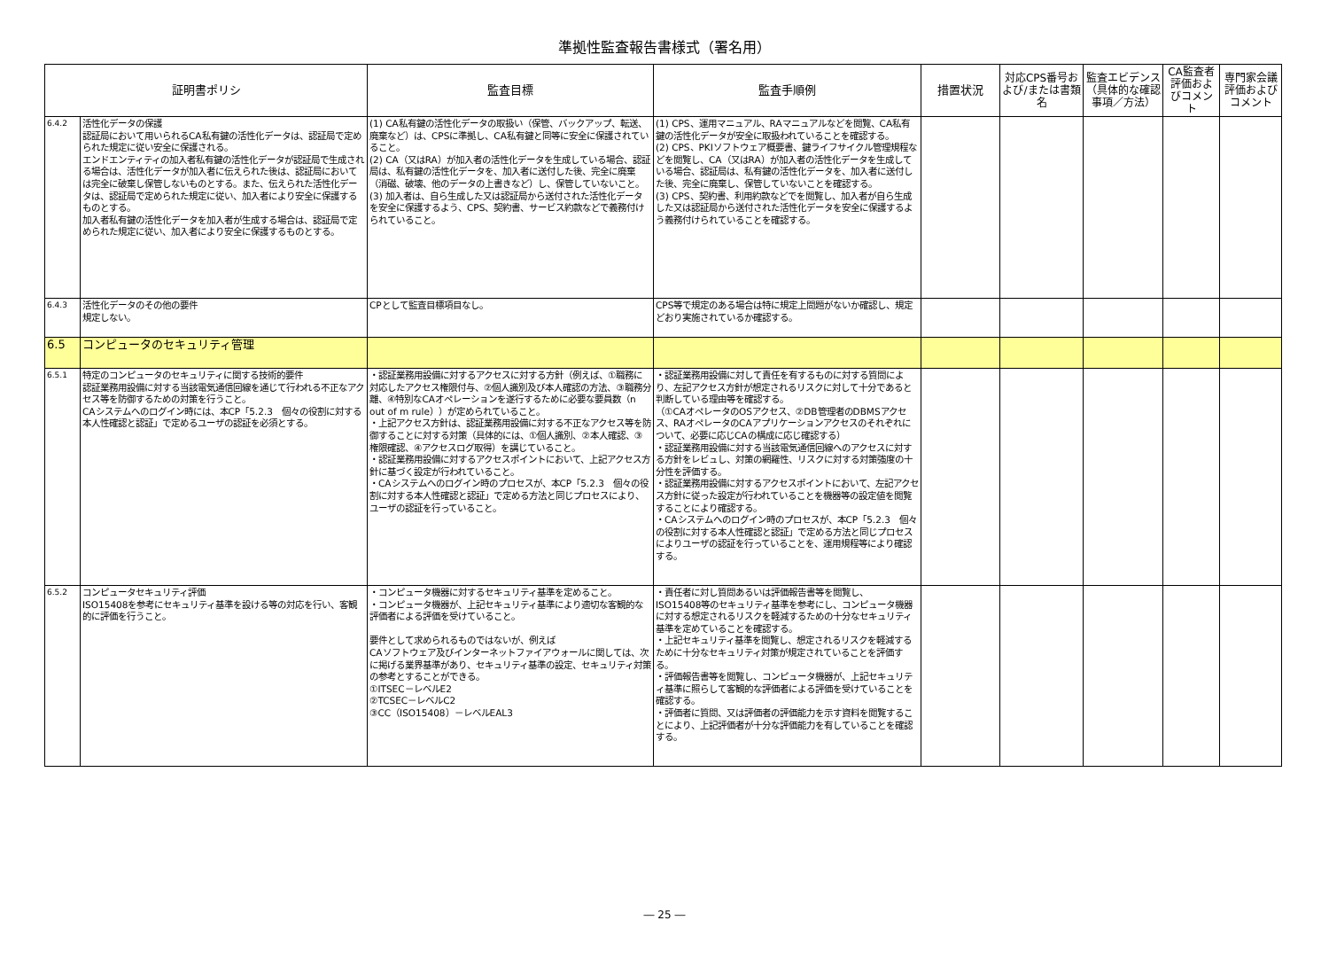準拠性監査報告書様式（署名用）
| 証明書ポリシ | | 監査目標 | 監査手順例 | 措置状況 | 対応CPS番号および/または書類名 | 監査エビデンス（具体的な確認事項／方法） | CA監査者評価およびコメント | 専門家会議評価およびコメント |
| --- | --- | --- | --- | --- | --- | --- | --- | --- |
| 6.4.2 | 活性化データの保護 認証局において用いられるCA私有鍵の活性化データは、認証局で定められた規定に従い安全に保護される。 エンドエンティティの加入者私有鍵の活性化データが認証局で生成される場合は、活性化データが加入者に伝えられた後は、認証局においては完全に破棄し保管しないものとする。また、伝えられた活性化データは、認証局で定められた規定に従い、加入者により安全に保護するものとする。 加入者私有鍵の活性化データを加入者が生成する場合は、認証局で定められた規定に従い、加入者により安全に保護するものとする。 | (1) CA私有鍵の活性化データの取扱い（保管、バックアップ、転送、廃棄など）は、CPSに準拠し、CA私有鍵と同等に安全に保護されていること。 (2) CA（又はRA）が加入者の活性化データを生成している場合、認証局は、私有鍵の活性化データを、加入者に送付した後、完全に廃棄（消磁、破壊、他のデータの上書きなど）し、保管していないこと。 (3) 加入者は、自ら生成した又は認証局から送付された活性化データを安全に保護するよう、CPS、契約書、サービス約款などで義務付けられていること。 | (1) CPS、運用マニュアル、RAマニュアルなどを閲覧、CA私有鍵の活性化データが安全に取扱われていることを確認する。 (2) CPS、PKIソフトウェア概要書、鍵ライフサイクル管理規程などを閲覧し、CA（又はRA）が加入者の活性化データを生成している場合、認証局は、私有鍵の活性化データを、加入者に送付した後、完全に廃棄し、保管していないことを確認する。 (3) CPS、契約書、利用約款などでを閲覧し、加入者が自ら生成した又は認証局から送付された活性化データを安全に保護するよう義務付けられていることを確認する。 | | | | | |
| 6.4.3 | 活性化データのその他の要件 規定しない。 | CPとして監査目標項目なし。 | CPS等で規定のある場合は特に規定上問題がないか確認し、規定どおり実施されているか確認する。 | | | | | |
| 6.5 | コンピュータのセキュリティ管理 | | | | | | | |
| 6.5.1 | 特定のコンピュータのセキュリティに関する技術的要件 認証業務用設備に対する当該電気通信回線を通じて行われる不正なアクセス等を防御するための対策を行うこと。 CAシステムへのログイン時には、本CP「5.2.3 個々の役割に対する本人性確認と認証」で定めるユーザの認証を必須とする。 | ・認証業務用設備に対するアクセスに対する方針（例えば、①職務に対応したアクセス権限付与、②個人識別及び本人確認の方法、③職務分離、④特別なCAオペレーションを遂行するために必要な要員数（n out of m rule））が定められていること。 ・上記アクセス方針は、認証業務用設備に対する不正なアクセス等を防御することに対する対策（具体的には、①個人識別、②本人確認、③権限確認、④アクセスログ取得）を講じていること。 ・認証業務用設備に対するアクセスポイントにおいて、上記アクセス方針に基づく設定が行われていること。 ・CAシステムへのログイン時のプロセスが、本CP「5.2.3 個々の役割に対する本人性確認と認証」で定める方法と同じプロセスにより、ユーザの認証を行っていること。 | ・認証業務用設備に対して責任を有するものに対する質問により、左記アクセス方針が想定されるリスクに対して十分であると判断している理由等を確認する。 （①CAオペレータのOSアクセス、②DB管理者のDBMSアクセス、RAオペレータのCAアプリケーションアクセスのそれぞれについて、必要に応じCAの構成に応じ確認する） ・認証業務用設備に対する当該電気通信回線へのアクセスに対する方針をレビュし、対策の網羅性、リスクに対する対策強度の十分性を評価する。 ・認証業務用設備に対するアクセスポイントにおいて、左記アクセス方針に従った設定が行われていることを機器等の設定値を閲覧することにより確認する。 ・CAシステムへのログイン時のプロセスが、本CP「5.2.3 個々の役割に対する本人性確認と認証」で定める方法と同じプロセスによりユーザの認証を行っていることを、運用規程等により確認する。 | | | | | |
| 6.5.2 | コンピュータセキュリティ評価 ISO15408を参考にセキュリティ基準を設ける等の対応を行い、客観的に評価を行うこと。 | ・コンピュータ機器に対するセキュリティ基準を定めること。 ・コンピュータ機器が、上記セキュリティ基準により適切な客観的な評価者による評価を受けていること。 要件として求められるものではないが、例えば CAソフトウェア及びインターネットファイアウォールに関しては、次に掲げる業界基準があり、セキュリティ基準の設定、セキュリティ対策の参考とすることができる。 ①ITSEC－レベルE2 ②TCSEC－レベルC2 ③CC（ISO15408）－レベルEAL3 | ・責任者に対し質問あるいは評価報告書等を閲覧し、 ISO15408等のセキュリティ基準を参考にし、コンピュータ機器に対する想定されるリスクを軽減するための十分なセキュリティ基準を定めていることを確認する。 ・上記セキュリティ基準を閲覧し、想定されるリスクを軽減するために十分なセキュリティ対策が規定されていることを評価する。 ・評価報告書等を閲覧し、コンピュータ機器が、上記セキュリティ基準に照らして客観的な評価者による評価を受けていることを確認する。 ・評価者に質問、又は評価者の評価能力を示す資料を閲覧することにより、上記評価者が十分な評価能力を有していることを確認する。 | | | | | |
― 25 ―